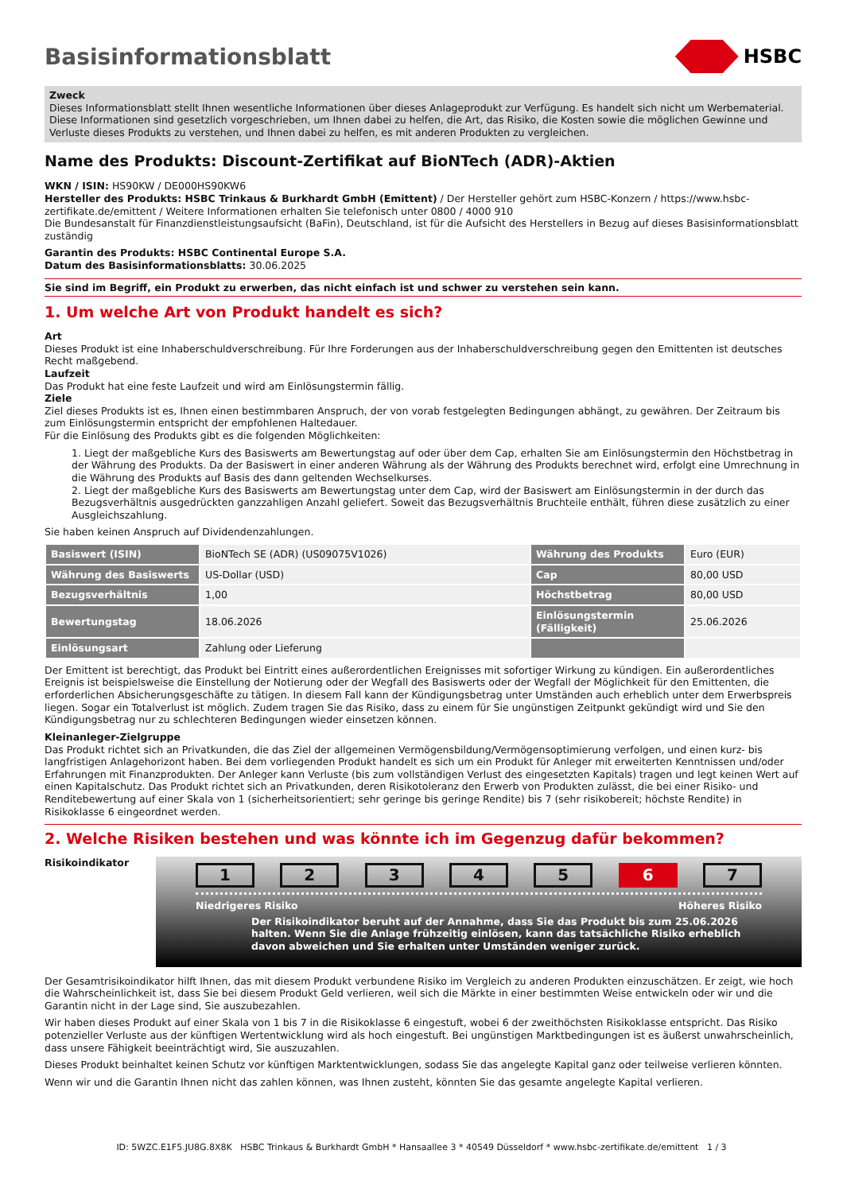Basisinformationsblatt HSBC
Zweck
Dieses Informationsblatt stellt Ihnen wesentliche Informationen über dieses Anlageprodukt zur Verfügung. Es handelt sich nicht um Werbematerial. Diese Informationen sind gesetzlich vorgeschrieben, um Ihnen dabei zu helfen, die Art, das Risiko, die Kosten sowie die möglichen Gewinne und Verluste dieses Produkts zu verstehen, und Ihnen dabei zu helfen, es mit anderen Produkten zu vergleichen.
Name des Produkts: Discount-Zertifikat auf BioNTech (ADR)-Aktien
WKN / ISIN: HS90KW / DE000HS90KW6
Hersteller des Produkts: HSBC Trinkaus & Burkhardt GmbH (Emittent) / Der Hersteller gehört zum HSBC-Konzern / https://www.hsbc-zertifikate.de/emittent / Weitere Informationen erhalten Sie telefonisch unter 0800 / 4000 910
Die Bundesanstalt für Finanzdienstleistungsaufsicht (BaFin), Deutschland, ist für die Aufsicht des Herstellers in Bezug auf dieses Basisinformationsblatt zuständig
Garantin des Produkts: HSBC Continental Europe S.A.
Datum des Basisinformationsblatts: 30.06.2025
Sie sind im Begriff, ein Produkt zu erwerben, das nicht einfach ist und schwer zu verstehen sein kann.
1. Um welche Art von Produkt handelt es sich?
Art
Dieses Produkt ist eine Inhaberschuldverschreibung. Für Ihre Forderungen aus der Inhaberschuldverschreibung gegen den Emittenten ist deutsches Recht maßgebend.
Laufzeit
Das Produkt hat eine feste Laufzeit und wird am Einlösungstermin fällig.
Ziele
Ziel dieses Produkts ist es, Ihnen einen bestimmbaren Anspruch, der von vorab festgelegten Bedingungen abhängt, zu gewähren. Der Zeitraum bis zum Einlösungstermin entspricht der empfohlenen Haltedauer.
Für die Einlösung des Produkts gibt es die folgenden Möglichkeiten:
1. Liegt der maßgebliche Kurs des Basiswerts am Bewertungstag auf oder über dem Cap, erhalten Sie am Einlösungstermin den Höchstbetrag in der Währung des Produkts. Da der Basiswert in einer anderen Währung als der Währung des Produkts berechnet wird, erfolgt eine Umrechnung in die Währung des Produkts auf Basis des dann geltenden Wechselkurses.
2. Liegt der maßgebliche Kurs des Basiswerts am Bewertungstag unter dem Cap, wird der Basiswert am Einlösungstermin in der durch das Bezugsverhältnis ausgedrückten ganzzahligen Anzahl geliefert. Soweit das Bezugsverhältnis Bruchteile enthält, führen diese zusätzlich zu einer Ausgleichszahlung.
Sie haben keinen Anspruch auf Dividendenzahlungen.
| Basiswert (ISIN) | BioNTech SE (ADR) (US09075V1026) | Währung des Produkts | Euro (EUR) |
| Währung des Basiswerts | US-Dollar (USD) | Cap | 80,00 USD |
| Bezugsverhältnis | 1,00 | Höchstbetrag | 80,00 USD |
| Bewertungstag | 18.06.2026 | Einlösungstermin (Fälligkeit) | 25.06.2026 |
| Einlösungsart | Zahlung oder Lieferung | | |
Der Emittent ist berechtigt, das Produkt bei Eintritt eines außerordentlichen Ereignisses mit sofortiger Wirkung zu kündigen. Ein außerordentliches Ereignis ist beispielsweise die Einstellung der Notierung oder der Wegfall des Basiswerts oder der Wegfall der Möglichkeit für den Emittenten, die erforderlichen Absicherungsgeschäfte zu tätigen. In diesem Fall kann der Kündigungsbetrag unter Umständen auch erheblich unter dem Erwerbspreis liegen. Sogar ein Totalverlust ist möglich. Zudem tragen Sie das Risiko, dass zu einem für Sie ungünstigen Zeitpunkt gekündigt wird und Sie den Kündigungsbetrag nur zu schlechteren Bedingungen wieder einsetzen können.
Kleinanleger-Zielgruppe
Das Produkt richtet sich an Privatkunden, die das Ziel der allgemeinen Vermögensbildung/Vermögensoptimierung verfolgen, und einen kurz- bis langfristigen Anlagehorizont haben. Bei dem vorliegenden Produkt handelt es sich um ein Produkt für Anleger mit erweiterten Kenntnissen und/oder Erfahrungen mit Finanzprodukten. Der Anleger kann Verluste (bis zum vollständigen Verlust des eingesetzten Kapitals) tragen und legt keinen Wert auf einen Kapitalschutz. Das Produkt richtet sich an Privatkunden, deren Risikotoleranz den Erwerb von Produkten zulässt, die bei einer Risiko- und Renditebewertung auf einer Skala von 1 (sicherheitsorientiert; sehr geringe bis geringe Rendite) bis 7 (sehr risikobereit; höchste Rendite) in Risikoklasse 6 eingeordnet werden.
2. Welche Risiken bestehen und was könnte ich im Gegenzug dafür bekommen?
Risikoindikator
1 2 3 4 5 6 7
Niedrigeres Risiko Höheres Risiko
Der Risikoindikator beruht auf der Annahme, dass Sie das Produkt bis zum 25.06.2026 halten. Wenn Sie die Anlage frühzeitig einlösen, kann das tatsächliche Risiko erheblich davon abweichen und Sie erhalten unter Umständen weniger zurück.
Der Gesamtrisikoindikator hilft Ihnen, das mit diesem Produkt verbundene Risiko im Vergleich zu anderen Produkten einzuschätzen. Er zeigt, wie hoch die Wahrscheinlichkeit ist, dass Sie bei diesem Produkt Geld verlieren, weil sich die Märkte in einer bestimmten Weise entwickeln oder wir und die Garantin nicht in der Lage sind, Sie auszubezahlen.
Wir haben dieses Produkt auf einer Skala von 1 bis 7 in die Risikoklasse 6 eingestuft, wobei 6 der zweithöchsten Risikoklasse entspricht. Das Risiko potenzieller Verluste aus der künftigen Wertentwicklung wird als hoch eingestuft. Bei ungünstigen Marktbedingungen ist es äußerst unwahrscheinlich, dass unsere Fähigkeit beeinträchtigt wird, Sie auszuzahlen.
Dieses Produkt beinhaltet keinen Schutz vor künftigen Marktentwicklungen, sodass Sie das angelegte Kapital ganz oder teilweise verlieren könnten.
Wenn wir und die Garantin Ihnen nicht das zahlen können, was Ihnen zusteht, könnten Sie das gesamte angelegte Kapital verlieren.
ID: 5WZC.E1F5.JU8G.8X8K HSBC Trinkaus & Burkhardt GmbH * Hansaallee 3 * 40549 Düsseldorf * www.hsbc-zertifikate.de/emittent 1 / 3